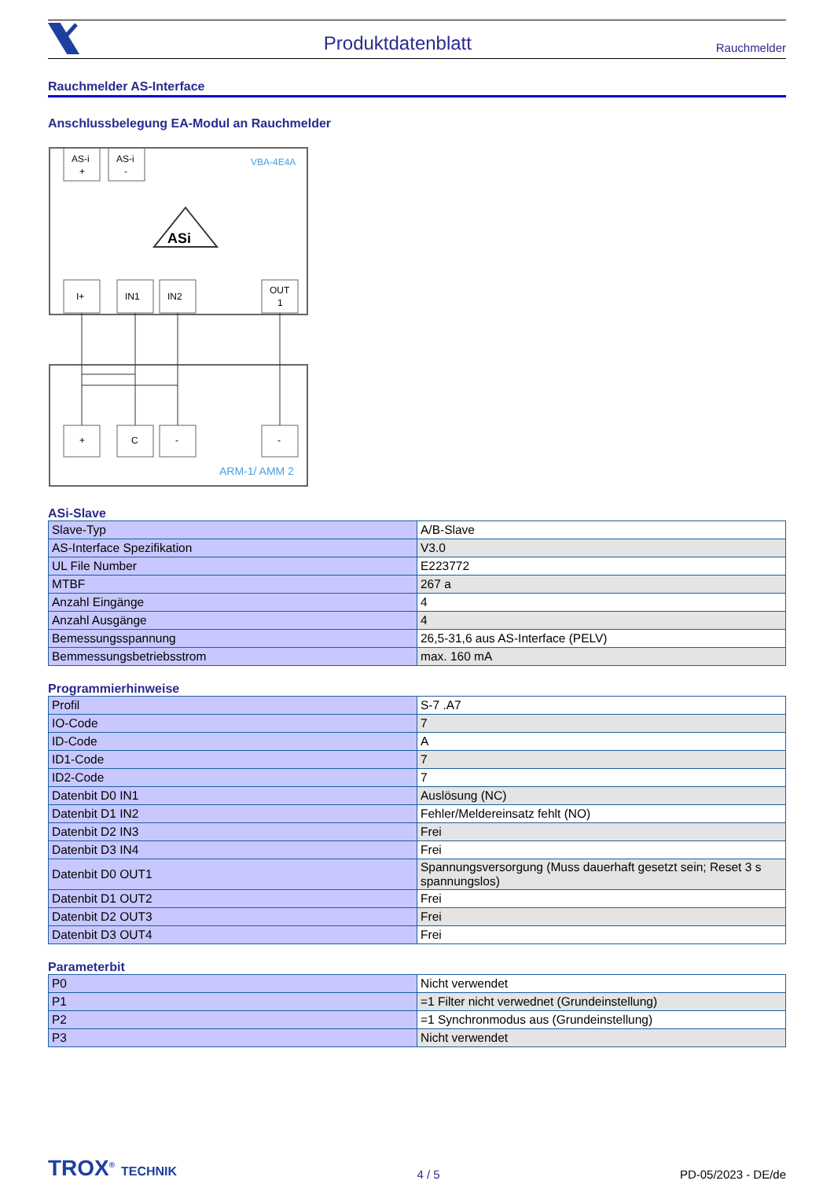Produktdatenblatt Rauchmelder
Rauchmelder AS-Interface
Anschlussbelegung EA-Modul an Rauchmelder
AS-i
+
AS-i
-
VBA-4E4A
ASi
I+
IN1
IN2
OUT
1
+
C
-
-
ARM-1/ AMM 2
ASi-Slave
| Slave-Typ | A/B-Slave |
| AS-Interface Spezifikation | V3.0 |
| UL File Number | E223772 |
| MTBF | 267 a |
| Anzahl Eingänge | 4 |
| Anzahl Ausgänge | 4 |
| Bemessungsspannung | 26,5-31,6 aus AS-Interface (PELV) |
| Bemmessungsbetriebsstrom | max. 160 mA |
Programmierhinweise
| Profil | S-7 .A7 |
| IO-Code | 7 |
| ID-Code | A |
| ID1-Code | 7 |
| ID2-Code | 7 |
| Datenbit D0 IN1 | Auslösung (NC) |
| Datenbit D1 IN2 | Fehler/Meldereinsatz fehlt (NO) |
| Datenbit D2 IN3 | Frei |
| Datenbit D3 IN4 | Frei |
| Datenbit D0 OUT1 | Spannungsversorgung (Muss dauerhaft gesetzt sein; Reset 3 s spannungslos) |
| Datenbit D1 OUT2 | Frei |
| Datenbit D2 OUT3 | Frei |
| Datenbit D3 OUT4 | Frei |
Parameterbit
| P0 | Nicht verwendet |
| P1 | =1 Filter nicht verwednet (Grundeinstellung) |
| P2 | =1 Synchronmodus aus (Grundeinstellung) |
| P3 | Nicht verwendet |
TROX<sup>®</sup> TECHNIK 4 / 5 PD-05/2023 - DE/de